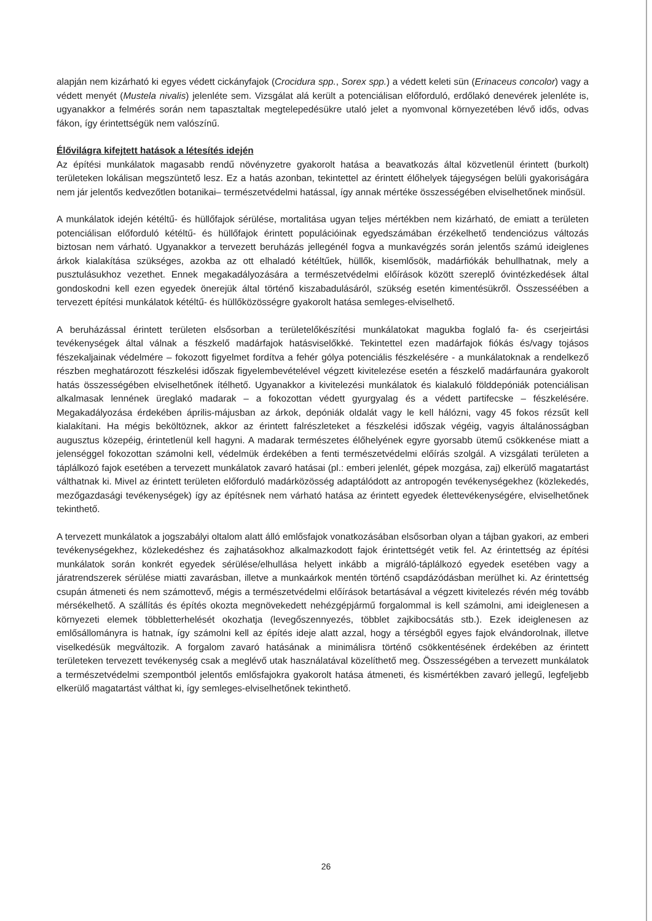alapján nem kizárható ki egyes védett cickányfajok (Crocidura spp., Sorex spp.) a védett keleti sün (Erinaceus concolor) vagy a védett menyét (Mustela nivalis) jelenléte sem. Vizsgálat alá került a potenciálisan előforduló, erdőlakó denevérek jelenléte is, ugyanakkor a felmérés során nem tapasztaltak megtelepedésükre utaló jelet a nyomvonal környezetében lévő idős, odvas fákon, így érintettségük nem valószínű.
Élővilágra kifejtett hatások a létesítés idején
Az építési munkálatok magasabb rendű növényzetre gyakorolt hatása a beavatkozás által közvetlenül érintett (burkolt) területeken lokálisan megszüntető lesz. Ez a hatás azonban, tekintettel az érintett élőhelyek tájegységen belüli gyakoriságára nem jár jelentős kedvezőtlen botanikai– természetvédelmi hatással, így annak mértéke összességében elviselhetőnek minősül.
A munkálatok idején kétéltű- és hüllőfajok sérülése, mortalitása ugyan teljes mértékben nem kizárható, de emiatt a területen potenciálisan előforduló kétéltű- és hüllőfajok érintett populációinak egyedszámában érzékelhető tendenciózus változás biztosan nem várható. Ugyanakkor a tervezett beruházás jellegénél fogva a munkavégzés során jelentős számú ideiglenes árkok kialakítása szükséges, azokba az ott elhaladó kétéltűek, hüllők, kisemlősök, madárfiókák behullhatnak, mely a pusztulásukhoz vezethet. Ennek megakadályozására a természetvédelmi előírások között szereplő óvintézkedések által gondoskodni kell ezen egyedek önerejük által történő kiszabadulásáról, szükség esetén kimentésükről. Összesséében a tervezett építési munkálatok kétéltű- és hüllőközösségre gyakorolt hatása semleges-elviselhető.
A beruházással érintett területen elsősorban a területelőkészítési munkálatokat magukba foglaló fa- és cserjeirtási tevékenységek által válnak a fészkelő madárfajok hatásviselőkké. Tekintettel ezen madárfajok fiókás és/vagy tojásos fészekaljainak védelmére – fokozott figyelmet fordítva a fehér gólya potenciális fészkelésére - a munkálatoknak a rendelkező részben meghatározott fészkelési időszak figyelembevételével végzett kivitelezése esetén a fészkelő madárfaunára gyakorolt hatás összességében elviselhetőnek ítélhető. Ugyanakkor a kivitelezési munkálatok és kialakuló földdepóniák potenciálisan alkalmasak lennének üreglakó madarak – a fokozottan védett gyurgyalag és a védett partifecske – fészkelésére. Megakadályozása érdekében április-májusban az árkok, depóniák oldalát vagy le kell hálózni, vagy 45 fokos rézsűt kell kialakítani. Ha mégis beköltöznek, akkor az érintett falrészleteket a fészkelési időszak végéig, vagyis általánosságban augusztus közepéig, érintetlenül kell hagyni. A madarak természetes élőhelyének egyre gyorsabb ütemű csökkenése miatt a jelenséggel fokozottan számolni kell, védelmük érdekében a fenti természetvédelmi előírás szolgál. A vizsgálati területen a táplálkozó fajok esetében a tervezett munkálatok zavaró hatásai (pl.: emberi jelenlét, gépek mozgása, zaj) elkerülő magatartást válthatnak ki. Mivel az érintett területen előforduló madárközösség adaptálódott az antropogén tevékenységekhez (közlekedés, mezőgazdasági tevékenységek) így az építésnek nem várható hatása az érintett egyedek élettevékenységére, elviselhetőnek tekinthető.
A tervezett munkálatok a jogszabályi oltalom alatt álló emlősfajok vonatkozásában elsősorban olyan a tájban gyakori, az emberi tevékenységekhez, közlekedéshez és zajhatásokhoz alkalmazkodott fajok érintettségét vetik fel. Az érintettség az építési munkálatok során konkrét egyedek sérülése/elhullása helyett inkább a migráló-táplálkozó egyedek esetében vagy a járatrendszerek sérülése miatti zavarásban, illetve a munkaárkok mentén történő csapdázódásban merülhet ki. Az érintettség csupán átmeneti és nem számottevő, mégis a természetvédelmi előírások betartásával a végzett kivitelezés révén még tovább mérsékelhető. A szállítás és építés okozta megnövekedett nehézgépjármű forgalommal is kell számolni, ami ideiglenesen a környezeti elemek többletterhelését okozhatja (levegőszennyezés, többlet zajkibocsátás stb.). Ezek ideiglenesen az emlősállományra is hatnak, így számolni kell az építés ideje alatt azzal, hogy a térségből egyes fajok elvándorolnak, illetve viselkedésük megváltozik. A forgalom zavaró hatásának a minimálisra történő csökkentésének érdekében az érintett területeken tervezett tevékenység csak a meglévő utak használatával közelíthető meg. Összességében a tervezett munkálatok a természetvédelmi szempontból jelentős emlősfajokra gyakorolt hatása átmeneti, és kismértékben zavaró jellegű, legfeljebb elkerülő magatartást válthat ki, így semleges-elviselhetőnek tekinthető.
26